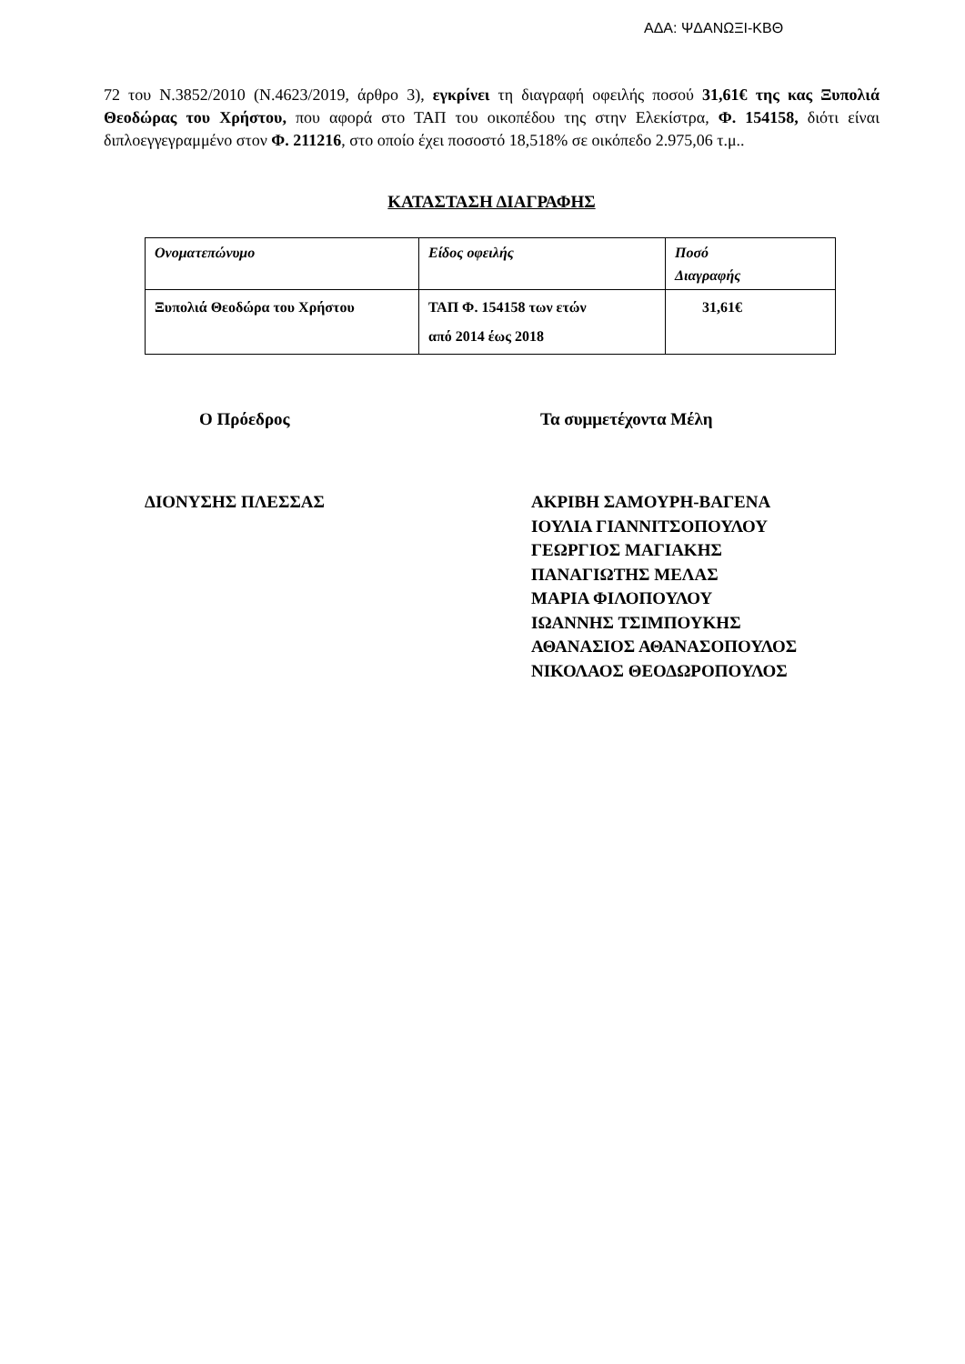ΑΔΑ: ΨΔΑΝΩΞΙ-ΚΒΘ
72 του Ν.3852/2010 (Ν.4623/2019, άρθρο 3), εγκρίνει τη διαγραφή οφειλής ποσού 31,61€ της κας Ξυπολιά Θεοδώρας του Χρήστου, που αφορά στο ΤΑΠ του οικοπέδου της στην Ελεκίστρα, Φ. 154158, διότι είναι διπλοεγγεγραμμένο στον Φ. 211216, στο οποίο έχει ποσοστό 18,518% σε οικόπεδο 2.975,06 τ.μ..
ΚΑΤΑΣΤΑΣΗ ΔΙΑΓΡΑΦΗΣ
| Ονοματεπώνυμο | Είδος οφειλής | Ποσό Διαγραφής |
| --- | --- | --- |
| Ξυπολιά Θεοδώρα του Χρήστου | ΤΑΠ Φ. 154158 των ετών από 2014 έως 2018 | 31,61€ |
Ο Πρόεδρος Τα συμμετέχοντα Μέλη
ΔΙΟΝΥΣΗΣ ΠΛΕΣΣΑΣ ΑΚΡΙΒΗ ΣΑΜΟΥΡΗ-ΒΑΓΕΝΑ
ΙΟΥΛΙΑ ΓΙΑΝΝΙΤΣΟΠΟΥΛΟΥ
ΓΕΩΡΓΙΟΣ ΜΑΓΙΑΚΗΣ
ΠΑΝΑΓΙΩΤΗΣ ΜΕΛΑΣ
ΜΑΡΙΑ ΦΙΛΟΠΟΥΛΟΥ
ΙΩΑΝΝΗΣ ΤΣΙΜΠΟΥΚΗΣ
ΑΘΑΝΑΣΙΟΣ ΑΘΑΝΑΣΟΠΟΥΛΟΣ
ΝΙΚΟΛΑΟΣ ΘΕΟΔΩΡΟΠΟΥΛΟΣ